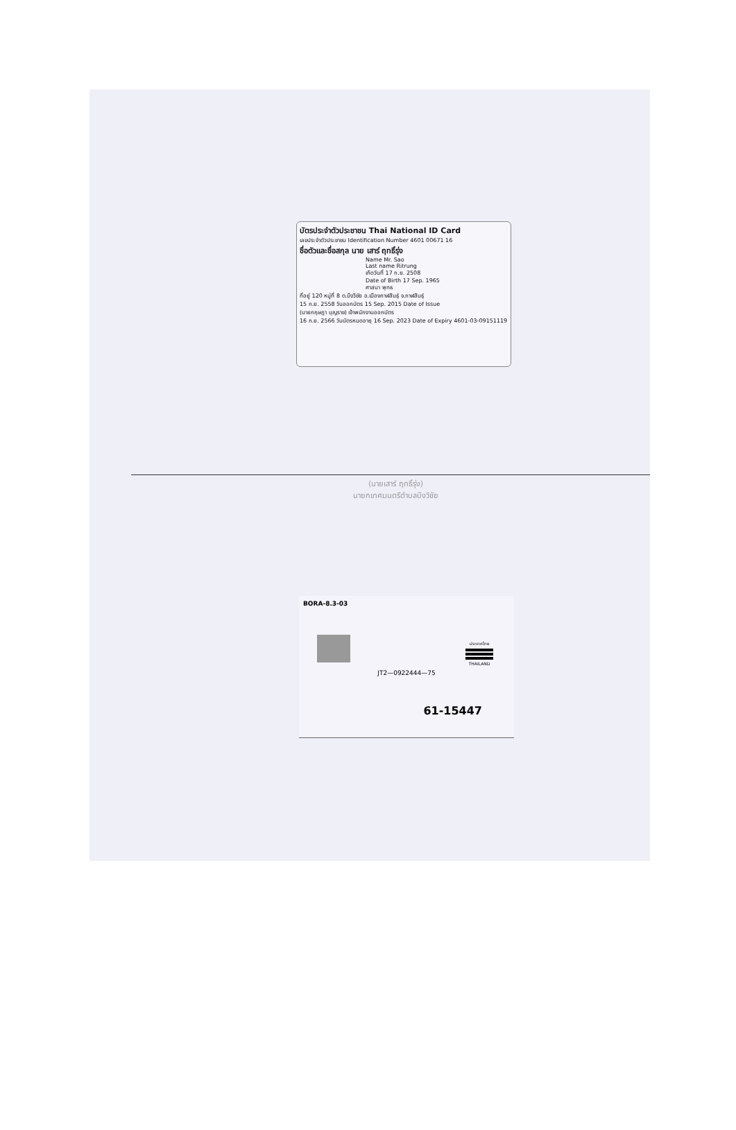บัตรประจำตัวประชาชน Thai National ID Card
เลขประจำตัวประชาชน Identification Number 4601 00671 16
ชื่อตัวและชื่อสกุล นาย เสาร์ ฤทธิ์รุ่ง
Name Mr. Sao
Last name Ritrung
เกิดวันที่ 17 ก.ย. 2508
Date of Birth 17 Sep. 1965
ศาสนา พุทธ
ที่อยู่ 120 หมู่ที่ 8 ต.บึงวิชัย อ.เมืองกาฬสินธุ์ จ.กาฬสินธุ์
15 ก.ย. 2558 วันออกบัตร 15 Sep. 2015 Date of Issue
(นายกฤษฎา บุญราช) เจ้าพนักงานออกบัตร
16 ก.ย. 2566 วันบัตรหมดอายุ 16 Sep. 2023 Date of Expiry 4601-03-09151119
(นายเสาร์ ฤทธิ์รุ่ง)
นายกเทศมนตรีตำบลบึงวิชัย
BORA-8.3-03
ประเทศไทย
THAILAND
JT2—0922444—75
61-15447